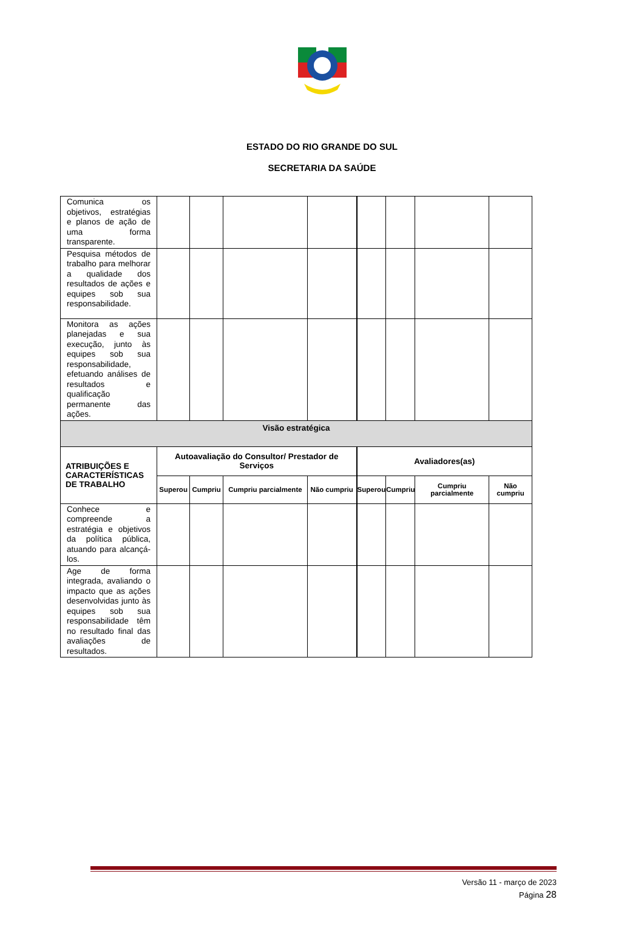ESTADO DO RIO GRANDE DO SUL
SECRETARIA DA SAÚDE
| Comunica os objetivos, estratégias e planos de ação de uma forma transparente. | | | | | | | | |
| Pesquisa métodos de trabalho para melhorar a qualidade dos resultados de ações e equipes sob sua responsabilidade. | | | | | | | | |
| Monitora as ações planejadas e sua execução, junto às equipes sob sua responsabilidade, efetuando análises de resultados e qualificação permanente das ações. | | | | | | | | |
| Visão estratégica | | | | | | | | |
| ATRIBUIÇÕES E CARACTERÍSTICAS DE TRABALHO | Autoavaliação do Consultor/ Prestador de Serviços | | | | Avaliadores(as) | | | |
| | Superou | Cumpriu | Cumpriu parcialmente | Não cumpriu | Superou | Cumpriu | Cumpriu parcialmente | Não cumpriu |
| Conhece e compreende a estratégia e objetivos da política pública, atuando para alcançá-los. | | | | | | | | |
| Age de forma integrada, avaliando o impacto que as ações desenvolvidas junto às equipes sob sua responsabilidade têm no resultado final das avaliações de resultados. | | | | | | | | |
Versão 11 - março de 2023
Página 28